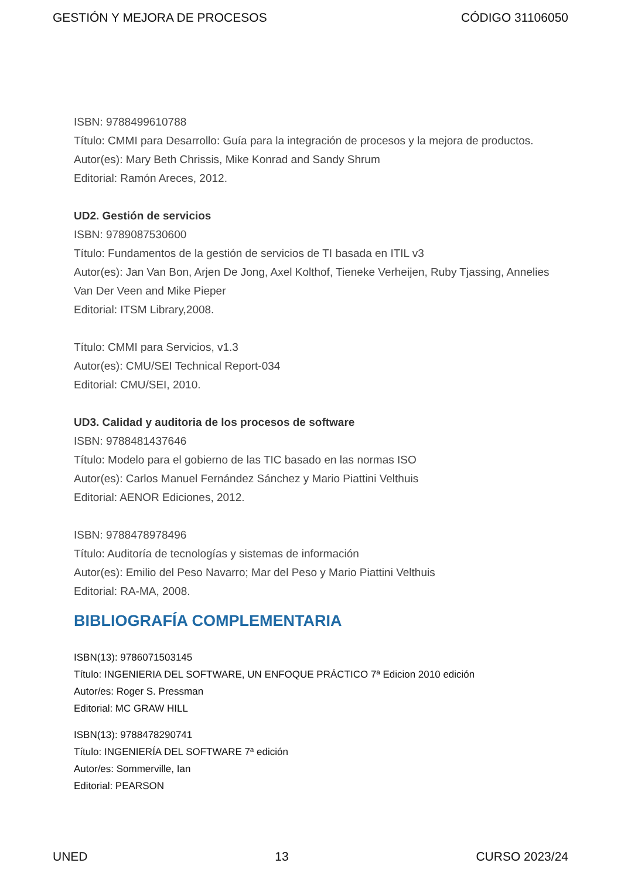GESTIÓN Y MEJORA DE PROCESOS CÓDIGO 31106050
ISBN: 9788499610788
Título: CMMI para Desarrollo: Guía para la integración de procesos y la mejora de productos.
Autor(es): Mary Beth Chrissis, Mike Konrad and Sandy Shrum
Editorial: Ramón Areces, 2012.
UD2. Gestión de servicios
ISBN: 9789087530600
Título: Fundamentos de la gestión de servicios de TI basada en ITIL v3
Autor(es): Jan Van Bon, Arjen De Jong, Axel Kolthof, Tieneke Verheijen, Ruby Tjassing, Annelies Van Der Veen and Mike Pieper
Editorial: ITSM Library,2008.
Título: CMMI para Servicios, v1.3
Autor(es): CMU/SEI Technical Report-034
Editorial: CMU/SEI, 2010.
UD3. Calidad y auditoria de los procesos de software
ISBN: 9788481437646
Título: Modelo para el gobierno de las TIC basado en las normas ISO
Autor(es): Carlos Manuel Fernández Sánchez y Mario Piattini Velthuis
Editorial: AENOR Ediciones, 2012.
ISBN: 9788478978496
Título: Auditoría de tecnologías y sistemas de información
Autor(es): Emilio del Peso Navarro; Mar del Peso y Mario Piattini Velthuis
Editorial: RA-MA, 2008.
BIBLIOGRAFÍA COMPLEMENTARIA
ISBN(13): 9786071503145
Título: INGENIERIA DEL SOFTWARE, UN ENFOQUE PRÁCTICO 7ª Edicion 2010 edición
Autor/es: Roger S. Pressman
Editorial: MC GRAW HILL
ISBN(13): 9788478290741
Título: INGENIERÍA DEL SOFTWARE 7ª edición
Autor/es: Sommerville, Ian
Editorial: PEARSON
UNED 13 CURSO 2023/24